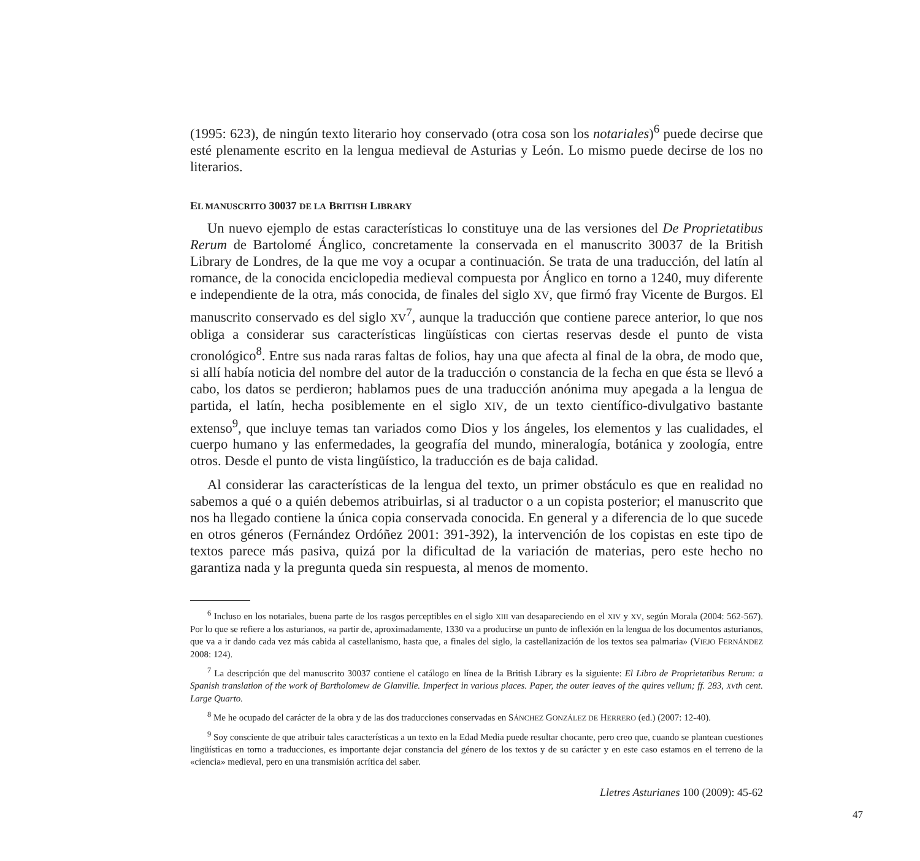(1995: 623), de ningún texto literario hoy conservado (otra cosa son los notariales)<sup>6</sup> puede decirse que esté plenamente escrito en la lengua medieval de Asturias y León. Lo mismo puede decirse de los no literarios.
EL MANUSCRITO 30037 DE LA BRITISH LIBRARY
Un nuevo ejemplo de estas características lo constituye una de las versiones del De Proprietatibus Rerum de Bartolomé Ánglico, concretamente la conservada en el manuscrito 30037 de la British Library de Londres, de la que me voy a ocupar a continuación. Se trata de una traducción, del latín al romance, de la conocida enciclopedia medieval compuesta por Ánglico en torno a 1240, muy diferente e independiente de la otra, más conocida, de finales del siglo XV, que firmó fray Vicente de Burgos. El manuscrito conservado es del siglo XV<sup>7</sup>, aunque la traducción que contiene parece anterior, lo que nos obliga a considerar sus características lingüísticas con ciertas reservas desde el punto de vista cronológico<sup>8</sup>. Entre sus nada raras faltas de folios, hay una que afecta al final de la obra, de modo que, si allí había noticia del nombre del autor de la traducción o constancia de la fecha en que ésta se llevó a cabo, los datos se perdieron; hablamos pues de una traducción anónima muy apegada a la lengua de partida, el latín, hecha posiblemente en el siglo XIV, de un texto científico-divulgativo bastante extenso<sup>9</sup>, que incluye temas tan variados como Dios y los ángeles, los elementos y las cualidades, el cuerpo humano y las enfermedades, la geografía del mundo, mineralogía, botánica y zoología, entre otros. Desde el punto de vista lingüístico, la traducción es de baja calidad.
Al considerar las características de la lengua del texto, un primer obstáculo es que en realidad no sabemos a qué o a quién debemos atribuirlas, si al traductor o a un copista posterior; el manuscrito que nos ha llegado contiene la única copia conservada conocida. En general y a diferencia de lo que sucede en otros géneros (Fernández Ordóñez 2001: 391-392), la intervención de los copistas en este tipo de textos parece más pasiva, quizá por la dificultad de la variación de materias, pero este hecho no garantiza nada y la pregunta queda sin respuesta, al menos de momento.
<sup>6</sup> Incluso en los notariales, buena parte de los rasgos perceptibles en el siglo XIII van desapareciendo en el XIV y XV, según Morala (2004: 562-567). Por lo que se refiere a los asturianos, «a partir de, aproximadamente, 1330 va a producirse un punto de inflexión en la lengua de los documentos asturianos, que va a ir dando cada vez más cabida al castellanismo, hasta que, a finales del siglo, la castellanización de los textos sea palmaria» (VIEJO FERNÁNDEZ 2008: 124).
<sup>7</sup> La descripción que del manuscrito 30037 contiene el catálogo en línea de la British Library es la siguiente: El Libro de Proprietatibus Rerum: a Spanish translation of the work of Bartholomew de Glanville. Imperfect in various places. Paper, the outer leaves of the quires vellum; ff. 283, XVth cent. Large Quarto.
<sup>8</sup> Me he ocupado del carácter de la obra y de las dos traducciones conservadas en SÁNCHEZ GONZÁLEZ DE HERRERO (ed.) (2007: 12-40).
<sup>9</sup> Soy consciente de que atribuir tales características a un texto en la Edad Media puede resultar chocante, pero creo que, cuando se plantean cuestiones lingüísticas en torno a traducciones, es importante dejar constancia del género de los textos y de su carácter y en este caso estamos en el terreno de la «ciencia» medieval, pero en una transmisión acrítica del saber.
Lletres Asturianes 100 (2009): 45-62
47